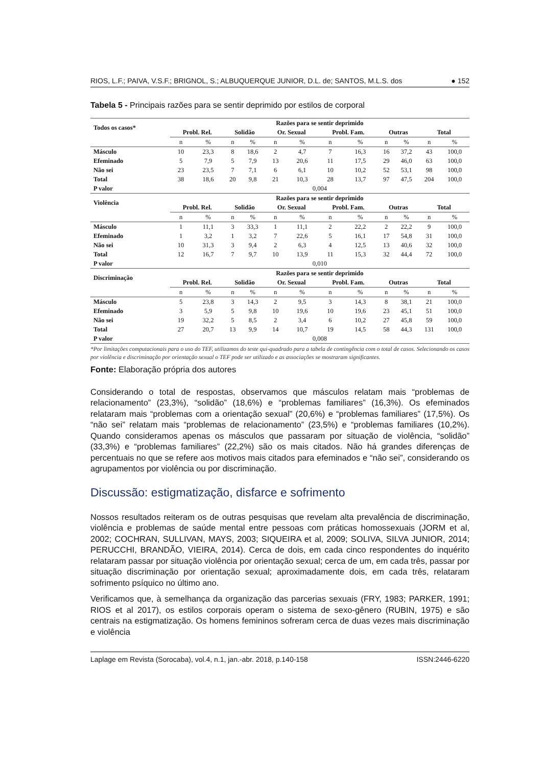RIOS, L.F.; PAIVA, V.S.F.; BRIGNOL, S.; ALBUQUERQUE JUNIOR, D.L. de; SANTOS, M.L.S. dos ● 152
Tabela 5 - Principais razões para se sentir deprimido por estilos de corporal
| Todos os casos* | Razões para se sentir deprimido | | | | | | | | | | | |
| --- | --- | --- | --- | --- | --- | --- | --- | --- | --- | --- | --- | --- |
| | Probl. Rel. | | Solidão | | Or. Sexual | | Probl. Fam. | | Outras | | Total | |
| | n | % | n | % | n | % | n | % | n | % | n | % |
| Másculo | 10 | 23,3 | 8 | 18,6 | 2 | 4,7 | 7 | 16,3 | 16 | 37,2 | 43 | 100,0 |
| Efeminado | 5 | 7,9 | 5 | 7,9 | 13 | 20,6 | 11 | 17,5 | 29 | 46,0 | 63 | 100,0 |
| Não sei | 23 | 23,5 | 7 | 7,1 | 6 | 6,1 | 10 | 10,2 | 52 | 53,1 | 98 | 100,0 |
| Total | 38 | 18,6 | 20 | 9,8 | 21 | 10,3 | 28 | 13,7 | 97 | 47,5 | 204 | 100,0 |
| P valor | 0,004 | | | | | | | | | | | |
| Violência | Razões para se sentir deprimido | | | | | | | | | | | |
| | Probl. Rel. | | Solidão | | Or. Sexual | | Probl. Fam. | | Outras | | Total | |
| | n | % | n | % | n | % | n | % | n | % | n | % |
| Másculo | 1 | 11,1 | 3 | 33,3 | 1 | 11,1 | 2 | 22,2 | 2 | 22,2 | 9 | 100,0 |
| Efeminado | 1 | 3,2 | 1 | 3,2 | 7 | 22,6 | 5 | 16,1 | 17 | 54,8 | 31 | 100,0 |
| Não sei | 10 | 31,3 | 3 | 9,4 | 2 | 6,3 | 4 | 12,5 | 13 | 40,6 | 32 | 100,0 |
| Total | 12 | 16,7 | 7 | 9,7 | 10 | 13,9 | 11 | 15,3 | 32 | 44,4 | 72 | 100,0 |
| P valor | 0,010 | | | | | | | | | | | |
| Discriminação | Razões para se sentir deprimido | | | | | | | | | | | |
| | Probl. Rel. | | Solidão | | Or. Sexual | | Probl. Fam. | | Outras | | Total | |
| | n | % | n | % | n | % | n | % | n | % | n | % |
| Másculo | 5 | 23,8 | 3 | 14,3 | 2 | 9,5 | 3 | 14,3 | 8 | 38,1 | 21 | 100,0 |
| Efeminado | 3 | 5,9 | 5 | 9,8 | 10 | 19,6 | 10 | 19,6 | 23 | 45,1 | 51 | 100,0 |
| Não sei | 19 | 32,2 | 5 | 8,5 | 2 | 3,4 | 6 | 10,2 | 27 | 45,8 | 59 | 100,0 |
| Total | 27 | 20,7 | 13 | 9,9 | 14 | 10,7 | 19 | 14,5 | 58 | 44,3 | 131 | 100,0 |
| P valor | 0,008 | | | | | | | | | | | |
*Por limitações computacionais para o uso do TEF, utilizamos do teste qui-quadrado para a tabela de contingência com o total de casos. Selecionando os casos por violência e discriminação por orientação sexual o TEF pode ser utilizado e as associações se mostraram significantes.
Fonte: Elaboração própria dos autores
Considerando o total de respostas, observamos que másculos relatam mais “problemas de relacionamento” (23,3%), “solidão” (18,6%) e “problemas familiares” (16,3%). Os efeminados relataram mais “problemas com a orientação sexual” (20,6%) e “problemas familiares” (17,5%). Os “não sei” relatam mais “problemas de relacionamento” (23,5%) e “problemas familiares (10,2%). Quando consideramos apenas os másculos que passaram por situação de violência, “solidão” (33,3%) e “problemas familiares” (22,2%) são os mais citados. Não há grandes diferenças de percentuais no que se refere aos motivos mais citados para efeminados e “não sei”, considerando os agrupamentos por violência ou por discriminação.
Discussão: estigmatização, disfarce e sofrimento
Nossos resultados reiteram os de outras pesquisas que revelam alta prevalência de discriminação, violência e problemas de saúde mental entre pessoas com práticas homossexuais (JORM et al, 2002; COCHRAN, SULLIVAN, MAYS, 2003; SIQUEIRA et al, 2009; SOLIVA, SILVA JUNIOR, 2014; PERUCCHI, BRANDÃO, VIEIRA, 2014). Cerca de dois, em cada cinco respondentes do inquérito relataram passar por situação violência por orientação sexual; cerca de um, em cada três, passar por situação discriminação por orientação sexual; aproximadamente dois, em cada três, relataram sofrimento psíquico no último ano.
Verificamos que, à semelhança da organização das parcerias sexuais (FRY, 1983; PARKER, 1991; RIOS et al 2017), os estilos corporais operam o sistema de sexo-gênero (RUBIN, 1975) e são centrais na estigmatização. Os homens femininos sofreram cerca de duas vezes mais discriminação e violência
Laplage em Revista (Sorocaba), vol.4, n.1, jan.-abr. 2018, p.140-158 ISSN:2446-6220